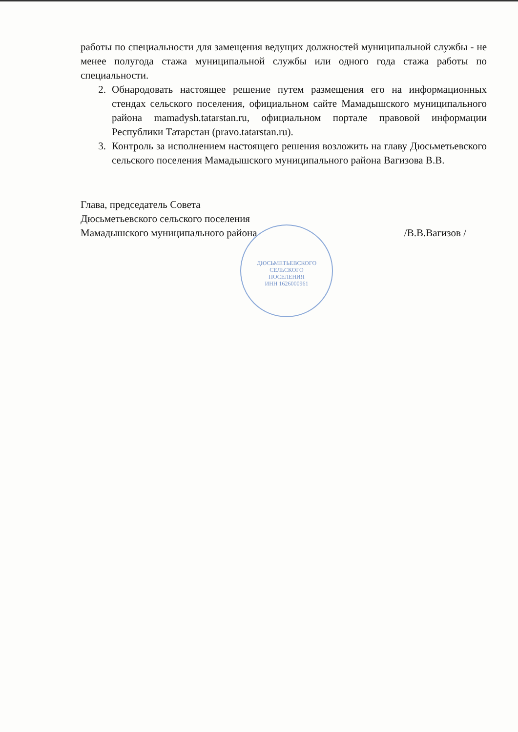ДЮСЬМЕТЬЕВСКОГО
СЕЛЬСКОГО
ПОСЕЛЕНИЯ
ИНН 1626000961
работы по специальности для замещения ведущих должностей муниципальной службы - не менее полугода стажа муниципальной службы или одного года стажа работы по специальности.
2. Обнародовать настоящее решение путем размещения его на информационных стендах сельского поселения, официальном сайте Мамадышского муниципального района mamadysh.tatarstan.ru, официальном портале правовой информации Республики Татарстан (pravo.tatarstan.ru).
3. Контроль за исполнением настоящего решения возложить на главу Дюсьметьевского сельского поселения Мамадышского муниципального района Вагизова В.В.
Глава, председатель Совета
Дюсьметьевского сельского поселения
Мамадышского муниципального района /В.В.Вагизов /